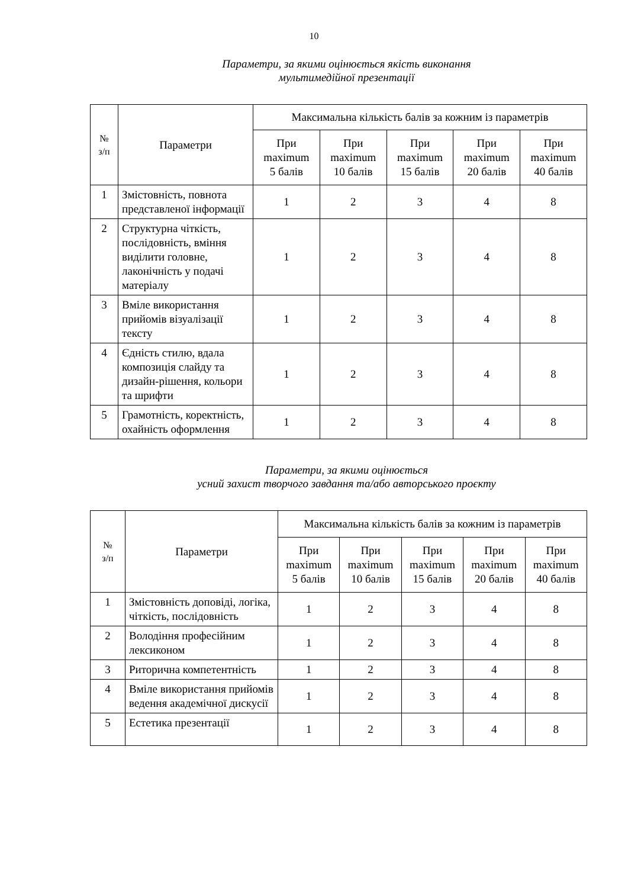10
Параметри, за якими оцінюється якість виконання
мультимедійної презентації
| № з/п | Параметри | Максимальна кількість балів за кожним із параметрів | | | | |
| --- | --- | --- | --- | --- | --- | --- |
| | | При maximum 5 балів | При maximum 10 балів | При maximum 15 балів | При maximum 20 балів | При maximum 40 балів |
| 1 | Змістовність, повнота представленої інформації | 1 | 2 | 3 | 4 | 8 |
| 2 | Структурна чіткість, послідовність, вміння виділити головне, лаконічність у подачі матеріалу | 1 | 2 | 3 | 4 | 8 |
| 3 | Вміле використання прийомів візуалізації тексту | 1 | 2 | 3 | 4 | 8 |
| 4 | Єдність стилю, вдала композиція слайду та дизайн-рішення, кольори та шрифти | 1 | 2 | 3 | 4 | 8 |
| 5 | Грамотність, коректність, охайність оформлення | 1 | 2 | 3 | 4 | 8 |
Параметри, за якими оцінюється
усний захист творчого завдання та/або авторського проєкту
| № з/п | Параметри | Максимальна кількість балів за кожним із параметрів | | | | |
| --- | --- | --- | --- | --- | --- | --- |
| | | При maximum 5 балів | При maximum 10 балів | При maximum 15 балів | При maximum 20 балів | При maximum 40 балів |
| 1 | Змістовність доповіді, логіка, чіткість, послідовність | 1 | 2 | 3 | 4 | 8 |
| 2 | Володіння професійним лексиконом | 1 | 2 | 3 | 4 | 8 |
| 3 | Риторична компетентність | 1 | 2 | 3 | 4 | 8 |
| 4 | Вміле використання прийомів ведення академічної дискусії | 1 | 2 | 3 | 4 | 8 |
| 5 | Естетика презентації | 1 | 2 | 3 | 4 | 8 |